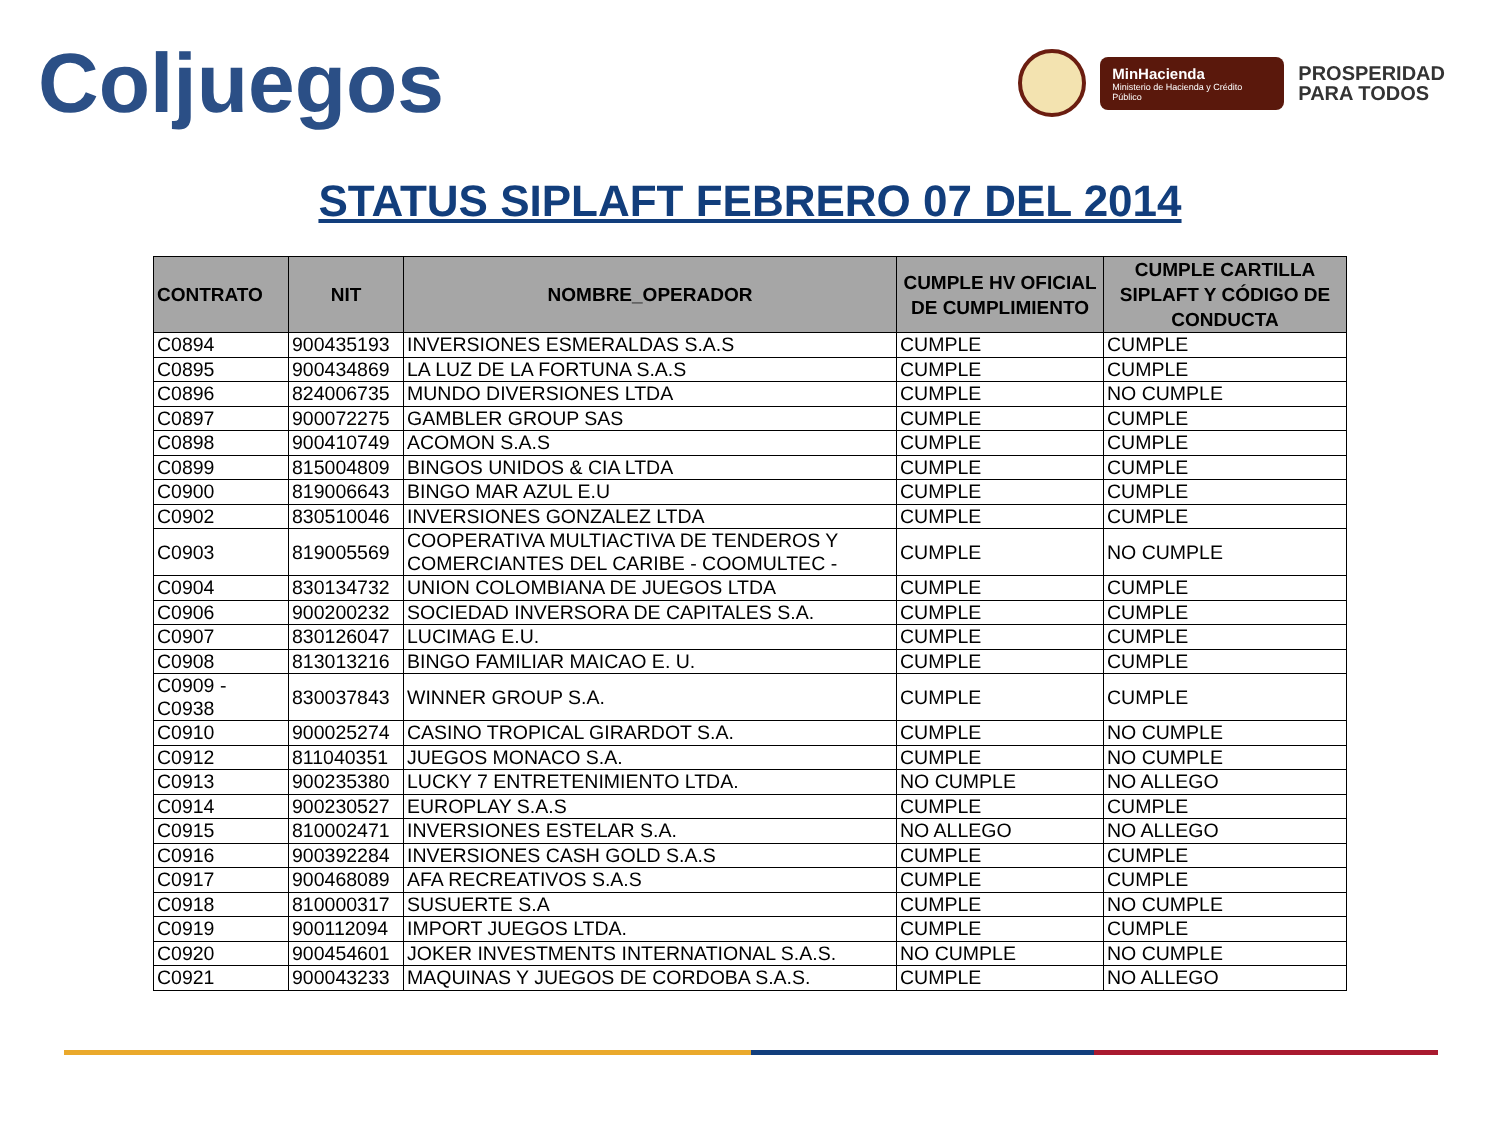Coljuegos
MinHacienda
Ministerio de Hacienda y Crédito Público
PROSPERIDAD
PARA TODOS
STATUS SIPLAFT FEBRERO 07 DEL 2014
| CONTRATO | NIT | NOMBRE_OPERADOR | CUMPLE HV OFICIAL DE CUMPLIMIENTO | CUMPLE CARTILLA SIPLAFT Y CÓDIGO DE CONDUCTA |
| --- | --- | --- | --- | --- |
| C0894 | 900435193 | INVERSIONES ESMERALDAS S.A.S | CUMPLE | CUMPLE |
| C0895 | 900434869 | LA LUZ DE LA FORTUNA S.A.S | CUMPLE | CUMPLE |
| C0896 | 824006735 | MUNDO DIVERSIONES LTDA | CUMPLE | NO CUMPLE |
| C0897 | 900072275 | GAMBLER GROUP SAS | CUMPLE | CUMPLE |
| C0898 | 900410749 | ACOMON S.A.S | CUMPLE | CUMPLE |
| C0899 | 815004809 | BINGOS UNIDOS & CIA LTDA | CUMPLE | CUMPLE |
| C0900 | 819006643 | BINGO MAR AZUL E.U | CUMPLE | CUMPLE |
| C0902 | 830510046 | INVERSIONES GONZALEZ LTDA | CUMPLE | CUMPLE |
| C0903 | 819005569 | COOPERATIVA MULTIACTIVA DE TENDEROS Y COMERCIANTES DEL CARIBE - COOMULTEC - | CUMPLE | NO CUMPLE |
| C0904 | 830134732 | UNION COLOMBIANA DE JUEGOS LTDA | CUMPLE | CUMPLE |
| C0906 | 900200232 | SOCIEDAD INVERSORA DE CAPITALES S.A. | CUMPLE | CUMPLE |
| C0907 | 830126047 | LUCIMAG E.U. | CUMPLE | CUMPLE |
| C0908 | 813013216 | BINGO FAMILIAR MAICAO E. U. | CUMPLE | CUMPLE |
| C0909 - C0938 | 830037843 | WINNER GROUP S.A. | CUMPLE | CUMPLE |
| C0910 | 900025274 | CASINO TROPICAL GIRARDOT S.A. | CUMPLE | NO CUMPLE |
| C0912 | 811040351 | JUEGOS MONACO S.A. | CUMPLE | NO CUMPLE |
| C0913 | 900235380 | LUCKY 7 ENTRETENIMIENTO LTDA. | NO CUMPLE | NO ALLEGO |
| C0914 | 900230527 | EUROPLAY S.A.S | CUMPLE | CUMPLE |
| C0915 | 810002471 | INVERSIONES ESTELAR S.A. | NO ALLEGO | NO ALLEGO |
| C0916 | 900392284 | INVERSIONES CASH GOLD S.A.S | CUMPLE | CUMPLE |
| C0917 | 900468089 | AFA RECREATIVOS S.A.S | CUMPLE | CUMPLE |
| C0918 | 810000317 | SUSUERTE S.A | CUMPLE | NO CUMPLE |
| C0919 | 900112094 | IMPORT JUEGOS LTDA. | CUMPLE | CUMPLE |
| C0920 | 900454601 | JOKER INVESTMENTS INTERNATIONAL S.A.S. | NO CUMPLE | NO CUMPLE |
| C0921 | 900043233 | MAQUINAS Y JUEGOS DE CORDOBA S.A.S. | CUMPLE | NO ALLEGO |